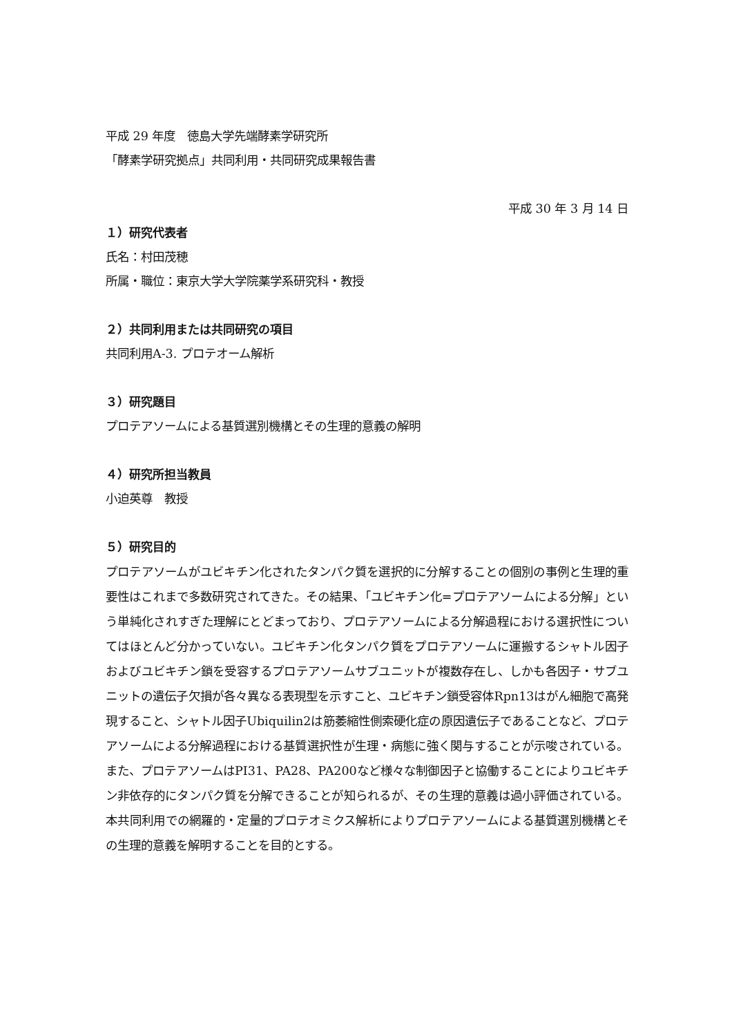平成 29 年度　徳島大学先端酵素学研究所
「酵素学研究拠点」共同利用・共同研究成果報告書
平成 30 年 3 月 14 日
１）研究代表者
氏名：村田茂穂
所属・職位：東京大学大学院薬学系研究科・教授
２）共同利用または共同研究の項目
共同利用A-3. プロテオーム解析
３）研究題目
プロテアソームによる基質選別機構とその生理的意義の解明
４）研究所担当教員
小迫英尊　教授
５）研究目的
プロテアソームがユビキチン化されたタンパク質を選択的に分解することの個別の事例と生理的重要性はこれまで多数研究されてきた。その結果、「ユビキチン化=プロテアソームによる分解」という単純化されすぎた理解にとどまっており、プロテアソームによる分解過程における選択性についてはほとんど分かっていない。ユビキチン化タンパク質をプロテアソームに運搬するシャトル因子およびユビキチン鎖を受容するプロテアソームサブユニットが複数存在し、しかも各因子・サブユニットの遺伝子欠損が各々異なる表現型を示すこと、ユビキチン鎖受容体Rpn13はがん細胞で高発現すること、シャトル因子Ubiquilin2は筋萎縮性側索硬化症の原因遺伝子であることなど、プロテアソームによる分解過程における基質選択性が生理・病態に強く関与することが示唆されている。また、プロテアソームはPI31、PA28、PA200など様々な制御因子と協働することによりユビキチン非依存的にタンパク質を分解できることが知られるが、その生理的意義は過小評価されている。本共同利用での網羅的・定量的プロテオミクス解析によりプロテアソームによる基質選別機構とその生理的意義を解明することを目的とする。